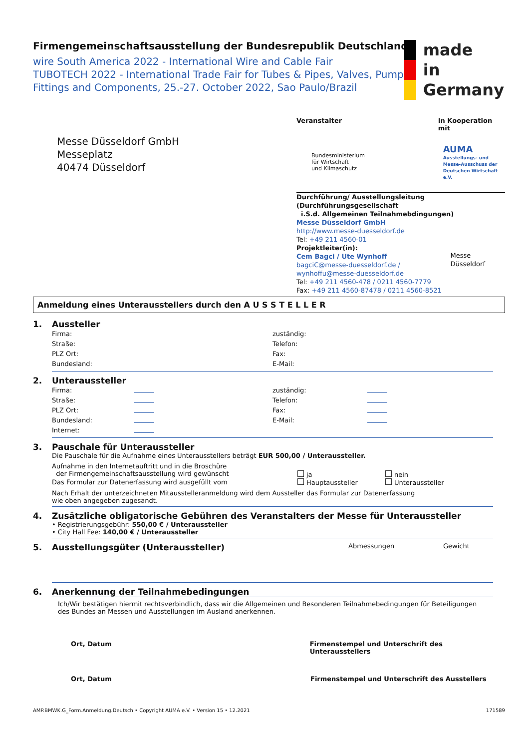Firmengemeinschaftsausstellung der Bundesrepublik Deutschland
wire South America 2022 - International Wire and Cable Fair
TUBOTECH 2022 - International Trade Fair for Tubes & Pipes, Valves, Pumps,
Fittings and Components, 25.-27. October 2022, Sao Paulo/Brazil
made
in
Germany
Messe Düsseldorf GmbH
Messeplatz
40474 Düsseldorf
Veranstalter In Kooperation mit
Bundesministerium
für Wirtschaft
und Klimaschutz
AUMA
Ausstellungs- und
Messe-Ausschuss der
Deutschen Wirtschaft e.V.
Durchführung/ Ausstellungsleitung (Durchführungsgesellschaft
i.S.d. Allgemeinen Teilnahmebdingungen)
Messe Düsseldorf GmbH
http://www.messe-duesseldorf.de
Tel: +49 211 4560-01
Projektleiter(in):
Cem Bagci / Ute Wynhoff
bagciC@messe-duesseldorf.de /
wynhoffu@messe-duesseldorf.de
Tel: +49 211 4560-478 / 0211 4560-7779
Fax: +49 211 4560-87478 / 0211 4560-8521 Messe
Düsseldorf
Anmeldung eines Unterausstellers durch den A U S S T E L L E R
1. Aussteller
Firma: zuständig: Straße: Telefon: PLZ Ort: Fax: Bundesland: E-Mail:
2. Unteraussteller
Firma: zuständig: Straße: Telefon: PLZ Ort: Fax: Bundesland: E-Mail: Internet:
3. Pauschale für Unteraussteller
Die Pauschale für die Aufnahme eines Unterausstellers beträgt EUR 500,00 / Unteraussteller.
Aufnahme in den Internetauftritt und in die Broschüre
der Firmengemeinschaftsausstellung wird gewünscht
ja nein
Das Formular zur Datenerfassung wird ausgefüllt vom Hauptaussteller Unteraussteller
Nach Erhalt der unterzeichneten Mitausstelleranmeldung wird dem Aussteller das Formular zur Datenerfassung
wie oben angegeben zugesandt.
4. Zusätzliche obligatorische Gebühren des Veranstalters der Messe für Unteraussteller
• Registrierungsgebühr: 550,00 € / Unteraussteller
• City Hall Fee: 140,00 € / Unteraussteller
5. Ausstellungsgüter (Unteraussteller)
Abmessungen Gewicht
6. Anerkennung der Teilnahmebedingungen
Ich/Wir bestätigen hiermit rechtsverbindlich, dass wir die Allgemeinen und Besonderen Teilnahmebedingungen für Beteiligungen des Bundes an Messen und Ausstellungen im Ausland anerkennen.
Ort, Datum Firmenstempel und Unterschrift des Unterausstellers
Ort, Datum Firmenstempel und Unterschrift des Ausstellers
AMP.BMWK.G_Form.Anmeldung.Deutsch • Copyright AUMA e.V. • Version 15 • 12.2021 171589